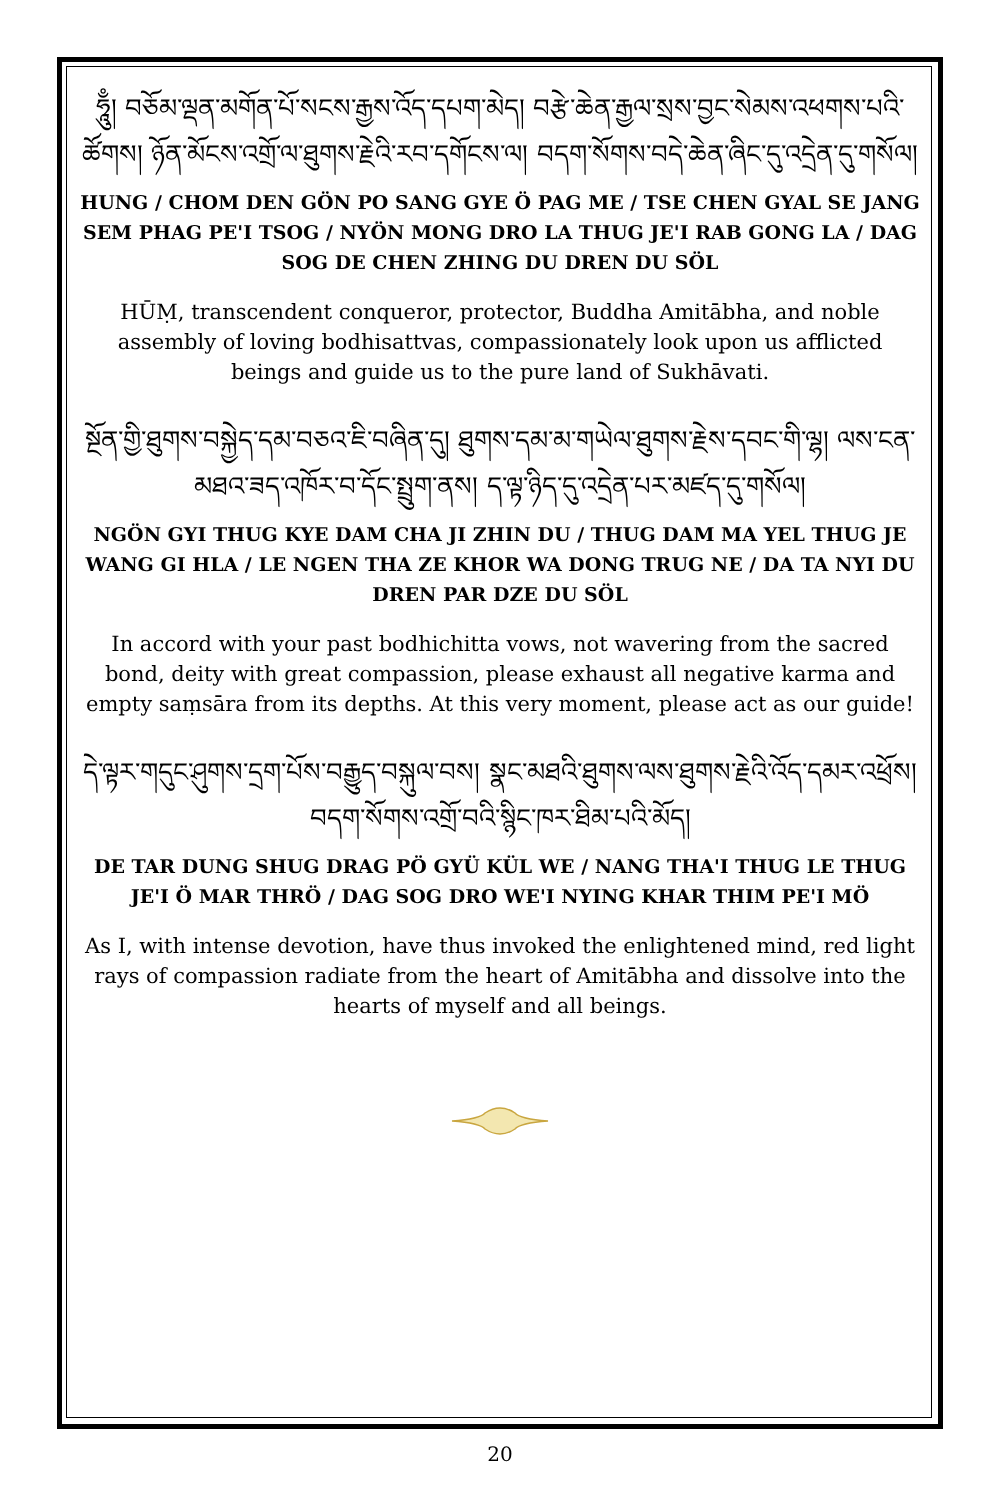ཧཱུྃ། བཅོམ་ལྡན་མགོན་པོ་སངས་རྒྱས་འོད་དཔག་མེད། བརྩེ་ཆེན་རྒྱལ་སྲས་བྱང་སེམས་འཕགས་པའི་ཚོགས། ཉོན་མོངས་འགྲོ་ལ་ཐུགས་རྗེའི་རབ་དགོངས་ལ། བདག་སོགས་བདེ་ཆེན་ཞིང་དུ་འདྲེན་དུ་གསོལ།
HUNG / CHOM DEN GÖN PO SANG GYE Ö PAG ME / TSE CHEN GYAL SE JANG SEM PHAG PE'I TSOG / NYÖN MONG DRO LA THUG JE'I RAB GONG LA / DAG SOG DE CHEN ZHING DU DREN DU SÖL
HŪṂ, transcendent conqueror, protector, Buddha Amitābha, and noble assembly of loving bodhisattvas, compassionately look upon us afflicted beings and guide us to the pure land of Sukhāvati.
སྔོན་གྱི་ཐུགས་བསྐྱེད་དམ་བཅའ་ཇི་བཞིན་དུ། ཐུགས་དམ་མ་གཡེལ་ཐུགས་རྗེས་དབང་གི་ལྷ། ལས་ངན་མཐའ་ཟད་འཁོར་བ་དོང་སྤྲུག་ནས། ད་ལྟ་ཉིད་དུ་འདྲེན་པར་མཛད་དུ་གསོལ།
NGÖN GYI THUG KYE DAM CHA JI ZHIN DU / THUG DAM MA YEL THUG JE WANG GI HLA / LE NGEN THA ZE KHOR WA DONG TRUG NE / DA TA NYI DU DREN PAR DZE DU SÖL
In accord with your past bodhichitta vows, not wavering from the sacred bond, deity with great compassion, please exhaust all negative karma and empty saṃsāra from its depths. At this very moment, please act as our guide!
དེ་ལྟར་གདུང་ཤུགས་དྲག་པོས་བརྒྱུད་བསྐུལ་བས། སྣང་མཐའི་ཐུགས་ལས་ཐུགས་རྗེའི་འོད་དམར་འཕྲོས། བདག་སོགས་འགྲོ་བའི་སྙིང་ཁར་ཐིམ་པའི་མོད།
DE TAR DUNG SHUG DRAG PÖ GYÜ KÜL WE / NANG THA'I THUG LE THUG JE'I Ö MAR THRÖ / DAG SOG DRO WE'I NYING KHAR THIM PE'I MÖ
As I, with intense devotion, have thus invoked the enlightened mind, red light rays of compassion radiate from the heart of Amitābha and dissolve into the hearts of myself and all beings.
20